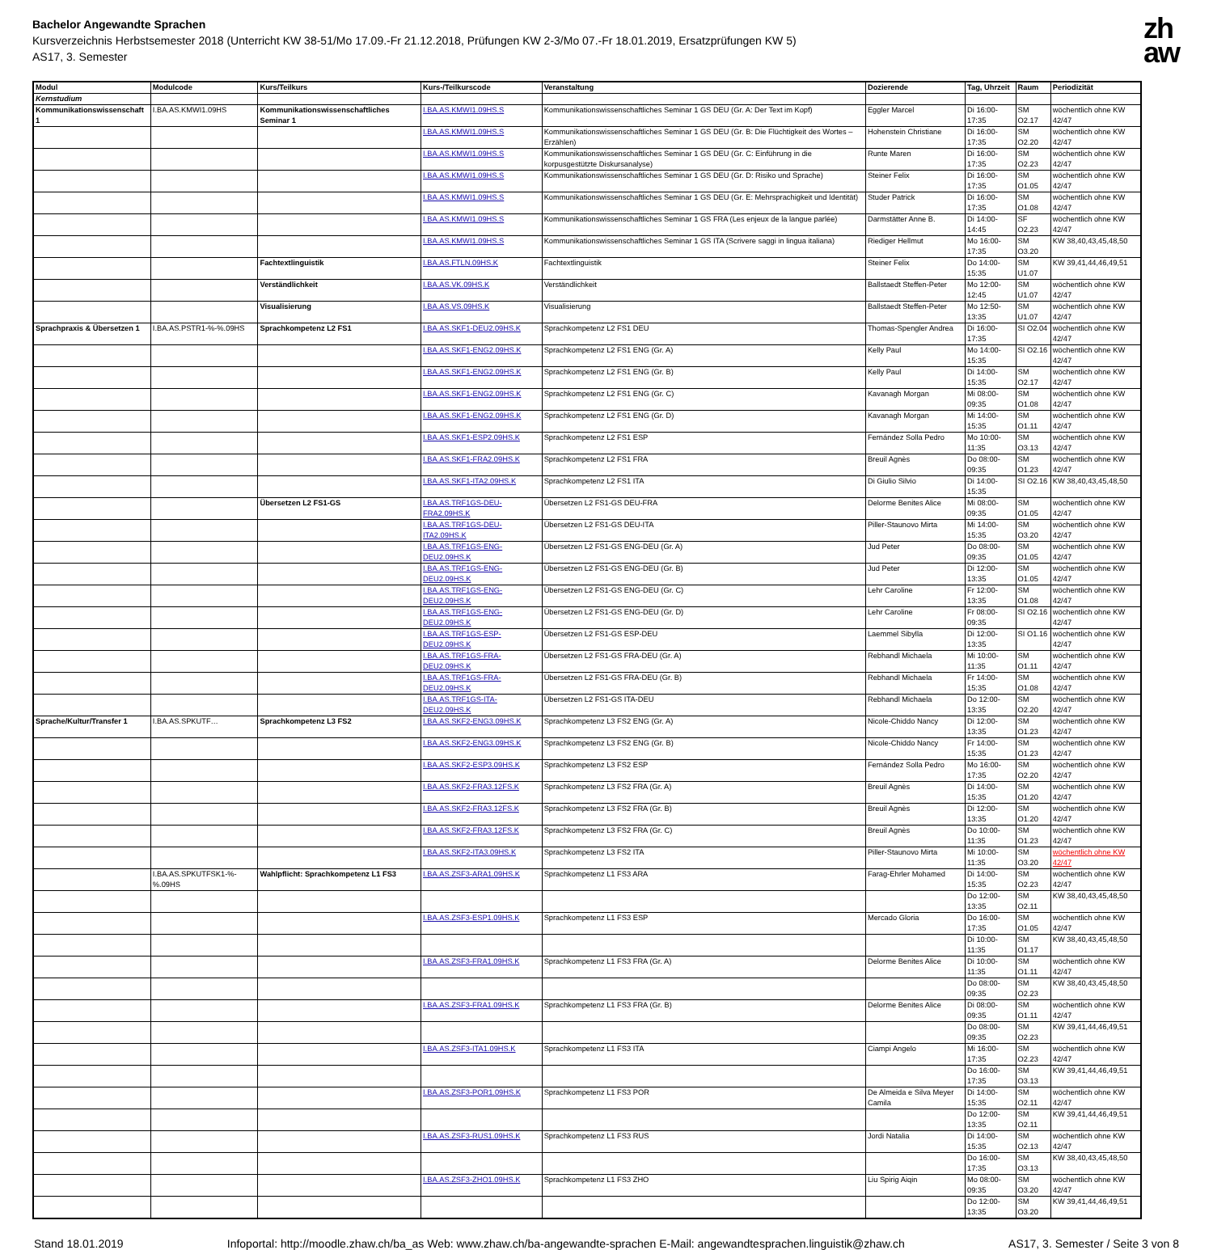Bachelor Angewandte Sprachen
Kursverzeichnis Herbstsemester 2018 (Unterricht KW 38-51/Mo 17.09.-Fr 21.12.2018, Prüfungen KW 2-3/Mo 07.-Fr 18.01.2019, Ersatzprüfungen KW 5)
AS17, 3. Semester
zh
aw
| Modul | Modulcode | Kurs/Teilkurs | Kurs-/Teilkurscode | Veranstaltung | Dozierende | Tag, Uhrzeit | Raum | Periodizität |
| --- | --- | --- | --- | --- | --- | --- | --- | --- |
| Kernstudium | | | | | | | | |
| Kommunikationswissenschaft 1 | I.BA.AS.KMWI1.09HS | Kommunikationswissenschaftliches Seminar 1 | I.BA.AS.KMWI1.09HS.S | Kommunikationswissenschaftliches Seminar 1 GS DEU (Gr. A: Der Text im Kopf) | Eggler Marcel | Di 16:00-17:35 | SM O2.17 | wöchentlich ohne KW 42/47 |
| | | | I.BA.AS.KMWI1.09HS.S | Kommunikationswissenschaftliches Seminar 1 GS DEU (Gr. B: Die Flüchtigkeit des Wortes – Erzählen) | Hohenstein Christiane | Di 16:00-17:35 | SM O2.20 | wöchentlich ohne KW 42/47 |
| | | | I.BA.AS.KMWI1.09HS.S | Kommunikationswissenschaftliches Seminar 1 GS DEU (Gr. C: Einführung in die korpusgestützte Diskursanalyse) | Runte Maren | Di 16:00-17:35 | SM O2.23 | wöchentlich ohne KW 42/47 |
| | | | I.BA.AS.KMWI1.09HS.S | Kommunikationswissenschaftliches Seminar 1 GS DEU (Gr. D: Risiko und Sprache) | Steiner Felix | Di 16:00-17:35 | SM O1.05 | wöchentlich ohne KW 42/47 |
| | | | I.BA.AS.KMWI1.09HS.S | Kommunikationswissenschaftliches Seminar 1 GS DEU (Gr. E: Mehrsprachigkeit und Identität) | Studer Patrick | Di 16:00-17:35 | SM O1.08 | wöchentlich ohne KW 42/47 |
| | | | I.BA.AS.KMWI1.09HS.S | Kommunikationswissenschaftliches Seminar 1 GS FRA (Les enjeux de la langue parlée) | Darmstätter Anne B. | Di 14:00-14:45 | SF O2.23 | wöchentlich ohne KW 42/47 |
| | | | I.BA.AS.KMWI1.09HS.S | Kommunikationswissenschaftliches Seminar 1 GS ITA (Scrivere saggi in lingua italiana) | Riediger Hellmut | Mo 16:00-17:35 | SM O3.20 | KW 38,40,43,45,48,50 |
| | | Fachtextlinguistik | I.BA.AS.FTLN.09HS.K | Fachtextlinguistik | Steiner Felix | Do 14:00-15:35 | SM U1.07 | KW 39,41,44,46,49,51 |
| | | Verständlichkeit | I.BA.AS.VK.09HS.K | Verständlichkeit | Ballstaedt Steffen-Peter | Mo 12:00-12:45 | SM U1.07 | wöchentlich ohne KW 42/47 |
| | | Visualisierung | I.BA.AS.VS.09HS.K | Visualisierung | Ballstaedt Steffen-Peter | Mo 12:50-13:35 | SM U1.07 | wöchentlich ohne KW 42/47 |
| Sprachpraxis & Übersetzen 1 | I.BA.AS.PSTR1-%-%.09HS | Sprachkompetenz L2 FS1 | I.BA.AS.SKF1-DEU2.09HS.K | Sprachkompetenz L2 FS1 DEU | Thomas-Spengler Andrea | Di 16:00-17:35 | SI O2.04 | wöchentlich ohne KW 42/47 |
| | | | I.BA.AS.SKF1-ENG2.09HS.K | Sprachkompetenz L2 FS1 ENG (Gr. A) | Kelly Paul | Mo 14:00-15:35 | SI O2.16 | wöchentlich ohne KW 42/47 |
| | | | I.BA.AS.SKF1-ENG2.09HS.K | Sprachkompetenz L2 FS1 ENG (Gr. B) | Kelly Paul | Di 14:00-15:35 | SM O2.17 | wöchentlich ohne KW 42/47 |
| | | | I.BA.AS.SKF1-ENG2.09HS.K | Sprachkompetenz L2 FS1 ENG (Gr. C) | Kavanagh Morgan | Mi 08:00-09:35 | SM O1.08 | wöchentlich ohne KW 42/47 |
| | | | I.BA.AS.SKF1-ENG2.09HS.K | Sprachkompetenz L2 FS1 ENG (Gr. D) | Kavanagh Morgan | Mi 14:00-15:35 | SM O1.11 | wöchentlich ohne KW 42/47 |
| | | | I.BA.AS.SKF1-ESP2.09HS.K | Sprachkompetenz L2 FS1 ESP | Fernández Solla Pedro | Mo 10:00-11:35 | SM O3.13 | wöchentlich ohne KW 42/47 |
| | | | I.BA.AS.SKF1-FRA2.09HS.K | Sprachkompetenz L2 FS1 FRA | Breuil Agnès | Do 08:00-09:35 | SM O1.23 | wöchentlich ohne KW 42/47 |
| | | | I.BA.AS.SKF1-ITA2.09HS.K | Sprachkompetenz L2 FS1 ITA | Di Giulio Silvio | Di 14:00-15:35 | SI O2.16 | KW 38,40,43,45,48,50 |
| | | Übersetzen L2 FS1-GS | I.BA.AS.TRF1GS-DEU-FRA2.09HS.K | Übersetzen L2 FS1-GS DEU-FRA | Delorme Benites Alice | Mi 08:00-09:35 | SM O1.05 | wöchentlich ohne KW 42/47 |
| | | | I.BA.AS.TRF1GS-DEU-ITA2.09HS.K | Übersetzen L2 FS1-GS DEU-ITA | Piller-Staunovo Mirta | Mi 14:00-15:35 | SM O3.20 | wöchentlich ohne KW 42/47 |
| | | | I.BA.AS.TRF1GS-ENG-DEU2.09HS.K | Übersetzen L2 FS1-GS ENG-DEU (Gr. A) | Jud Peter | Do 08:00-09:35 | SM O1.05 | wöchentlich ohne KW 42/47 |
| | | | I.BA.AS.TRF1GS-ENG-DEU2.09HS.K | Übersetzen L2 FS1-GS ENG-DEU (Gr. B) | Jud Peter | Di 12:00-13:35 | SM O1.05 | wöchentlich ohne KW 42/47 |
| | | | I.BA.AS.TRF1GS-ENG-DEU2.09HS.K | Übersetzen L2 FS1-GS ENG-DEU (Gr. C) | Lehr Caroline | Fr 12:00-13:35 | SM O1.08 | wöchentlich ohne KW 42/47 |
| | | | I.BA.AS.TRF1GS-ENG-DEU2.09HS.K | Übersetzen L2 FS1-GS ENG-DEU (Gr. D) | Lehr Caroline | Fr 08:00-09:35 | SI O2.16 | wöchentlich ohne KW 42/47 |
| | | | I.BA.AS.TRF1GS-ESP-DEU2.09HS.K | Übersetzen L2 FS1-GS ESP-DEU | Laemmel Sibylla | Di 12:00-13:35 | SI O1.16 | wöchentlich ohne KW 42/47 |
| | | | I.BA.AS.TRF1GS-FRA-DEU2.09HS.K | Übersetzen L2 FS1-GS FRA-DEU (Gr. A) | Rebhandl Michaela | Mi 10:00-11:35 | SM O1.11 | wöchentlich ohne KW 42/47 |
| | | | I.BA.AS.TRF1GS-FRA-DEU2.09HS.K | Übersetzen L2 FS1-GS FRA-DEU (Gr. B) | Rebhandl Michaela | Fr 14:00-15:35 | SM O1.08 | wöchentlich ohne KW 42/47 |
| | | | I.BA.AS.TRF1GS-ITA-DEU2.09HS.K | Übersetzen L2 FS1-GS ITA-DEU | Rebhandl Michaela | Do 12:00-13:35 | SM O2.20 | wöchentlich ohne KW 42/47 |
| Sprache/Kultur/Transfer 1 | I.BA.AS.SPKUTF… | Sprachkompetenz L3 FS2 | I.BA.AS.SKF2-ENG3.09HS.K | Sprachkompetenz L3 FS2 ENG (Gr. A) | Nicole-Chiddo Nancy | Di 12:00-13:35 | SM O1.23 | wöchentlich ohne KW 42/47 |
| | | | I.BA.AS.SKF2-ENG3.09HS.K | Sprachkompetenz L3 FS2 ENG (Gr. B) | Nicole-Chiddo Nancy | Fr 14:00-15:35 | SM O1.23 | wöchentlich ohne KW 42/47 |
| | | | I.BA.AS.SKF2-ESP3.09HS.K | Sprachkompetenz L3 FS2 ESP | Fernández Solla Pedro | Mo 16:00-17:35 | SM O2.20 | wöchentlich ohne KW 42/47 |
| | | | I.BA.AS.SKF2-FRA3.12FS.K | Sprachkompetenz L3 FS2 FRA (Gr. A) | Breuil Agnès | Di 14:00-15:35 | SM O1.20 | wöchentlich ohne KW 42/47 |
| | | | I.BA.AS.SKF2-FRA3.12FS.K | Sprachkompetenz L3 FS2 FRA (Gr. B) | Breuil Agnès | Di 12:00-13:35 | SM O1.20 | wöchentlich ohne KW 42/47 |
| | | | I.BA.AS.SKF2-FRA3.12FS.K | Sprachkompetenz L3 FS2 FRA (Gr. C) | Breuil Agnès | Do 10:00-11:35 | SM O1.23 | wöchentlich ohne KW 42/47 |
| | | | I.BA.AS.SKF2-ITA3.09HS.K | Sprachkompetenz L3 FS2 ITA | Piller-Staunovo Mirta | Mi 10:00-11:35 | SM O3.20 | wöchentlich ohne KW 42/47 |
| | I.BA.AS.SPKUTFSK1-%-%.09HS | Wahlpflicht: Sprachkompetenz L1 FS3 | I.BA.AS.ZSF3-ARA1.09HS.K | Sprachkompetenz L1 FS3 ARA | Farag-Ehrler Mohamed | Di 14:00-15:35 | SM O2.23 | wöchentlich ohne KW 42/47 |
| | | | | | | Do 12:00-13:35 | SM O2.11 | KW 38,40,43,45,48,50 |
| | | | I.BA.AS.ZSF3-ESP1.09HS.K | Sprachkompetenz L1 FS3 ESP | Mercado Gloria | Do 16:00-17:35 | SM O1.05 | wöchentlich ohne KW 42/47 |
| | | | | | | Di 10:00-11:35 | SM O1.17 | KW 38,40,43,45,48,50 |
| | | | I.BA.AS.ZSF3-FRA1.09HS.K | Sprachkompetenz L1 FS3 FRA (Gr. A) | Delorme Benites Alice | Di 10:00-11:35 | SM O1.11 | wöchentlich ohne KW 42/47 |
| | | | | | | Do 08:00-09:35 | SM O2.23 | KW 38,40,43,45,48,50 |
| | | | I.BA.AS.ZSF3-FRA1.09HS.K | Sprachkompetenz L1 FS3 FRA (Gr. B) | Delorme Benites Alice | Di 08:00-09:35 | SM O1.11 | wöchentlich ohne KW 42/47 |
| | | | | | | Do 08:00-09:35 | SM O2.23 | KW 39,41,44,46,49,51 |
| | | | I.BA.AS.ZSF3-ITA1.09HS.K | Sprachkompetenz L1 FS3 ITA | Ciampi Angelo | Mi 16:00-17:35 | SM O2.23 | wöchentlich ohne KW 42/47 |
| | | | | | | Do 16:00-17:35 | SM O3.13 | KW 39,41,44,46,49,51 |
| | | | I.BA.AS.ZSF3-POR1.09HS.K | Sprachkompetenz L1 FS3 POR | De Almeida e Silva Meyer Camila | Di 14:00-15:35 | SM O2.11 | wöchentlich ohne KW 42/47 |
| | | | | | | Do 12:00-13:35 | SM O2.11 | KW 39,41,44,46,49,51 |
| | | | I.BA.AS.ZSF3-RUS1.09HS.K | Sprachkompetenz L1 FS3 RUS | Jordi Natalia | Di 14:00-15:35 | SM O2.13 | wöchentlich ohne KW 42/47 |
| | | | | | | Do 16:00-17:35 | SM O3.13 | KW 38,40,43,45,48,50 |
| | | | I.BA.AS.ZSF3-ZHO1.09HS.K | Sprachkompetenz L1 FS3 ZHO | Liu Spirig Aiqin | Mo 08:00-09:35 | SM O3.20 | wöchentlich ohne KW 42/47 |
| | | | | | | Do 12:00-13:35 | SM O3.20 | KW 39,41,44,46,49,51 |
Stand 18.01.2019 Infoportal: http://moodle.zhaw.ch/ba_as Web: www.zhaw.ch/ba-angewandte-sprachen E-Mail: angewandtesprachen.linguistik@zhaw.ch AS17, 3. Semester / Seite 3 von 8